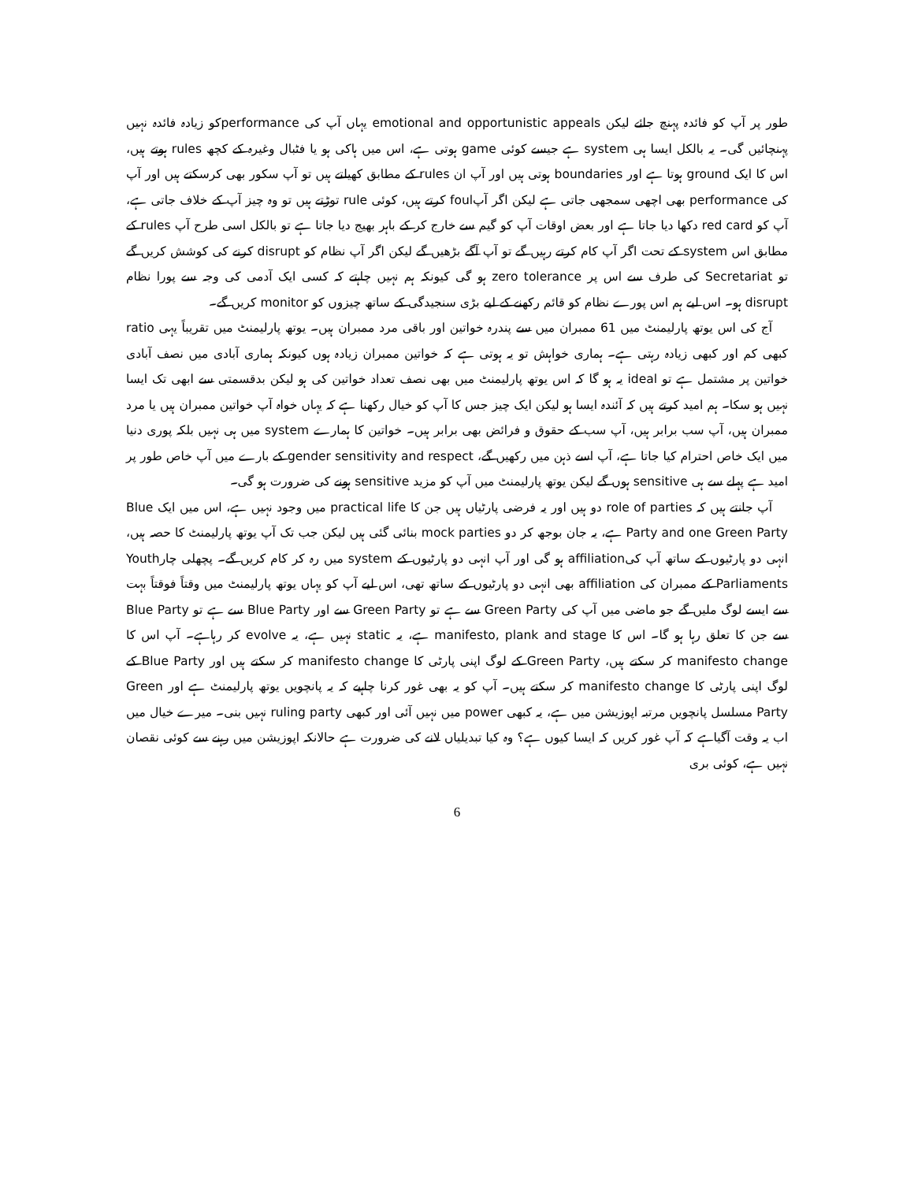طور پر آپ کو فائدہ پہنچ جائے لیکن emotional and opportunistic appeals یہاں آپ کی performanceکو زیادہ فائدہ نہیں پہنچائیں گی۔ یہ بالکل ایسا ہی system ہے جیسے کوئی game ہوتی ہے، اس میں ہاکی ہو یا فٹبال وغیرہ کے کچھ rules ہوتے ہیں، اس کا ایک ground ہوتا ہے اور boundaries ہوتی ہیں اور آپ ان rules کے مطابق کھیلتے ہیں تو آپ سکور بھی کرسکتے ہیں اور آپ کی performance بھی اچھی سمجھی جاتی ہے لیکن اگر آپfoul کرتے ہیں، کوئی rule توڑتے ہیں تو وہ چیز آپ کے خلاف جاتی ہے، آپ کو red card دکھا دیا جاتا ہے اور بعض اوقات آپ کو گیم سے خارج کر کے باہر بھیج دیا جاتا ہے تو بالکل اسی طرح آپ rules کے مطابق اس system کے تحت اگر آپ کام کرتے رہیں گے تو آپ آگے بڑھیں گے لیکن اگر آپ نظام کو disrupt کرنے کی کوشش کریں گے تو Secretariat کی طرف سے اس پر zero tolerance ہو گی کیونکہ ہم نہیں چاہتے کہ کسی ایک آدمی کی وجہ سے پورا نظام disrupt ہو۔ اس لیے ہم اس پورے نظام کو قائم رکھنے کے لیے بڑی سنجیدگی کے ساتھ چیزوں کو monitor کریں گے۔
آج کی اس یوتھ پارلیمنٹ میں 61 ممبران میں سے پندرہ خواتین اور باقی مرد ممبران ہیں۔ یوتھ پارلیمنٹ میں تقریباً یہی ratio کبھی کم اور کبھی زیادہ رہتی ہے۔ ہماری خواہش تو یہ ہوتی ہے کہ خواتین ممبران زیادہ ہوں کیونکہ ہماری آبادی میں نصف آبادی خواتین پر مشتمل ہے تو ideal یہ ہو گا کہ اس یوتھ پارلیمنٹ میں بھی نصف تعداد خواتین کی ہو لیکن بدقسمتی سے ابھی تک ایسا نہیں ہو سکا۔ ہم امید کرتے ہیں کہ آئندہ ایسا ہو لیکن ایک چیز جس کا آپ کو خیال رکھنا ہے کہ یہاں خواہ آپ خواتین ممبران ہیں یا مرد ممبران ہیں، آپ سب برابر ہیں، آپ سب کے حقوق و فرائض بھی برابر ہیں۔ خواتین کا ہمارے system میں ہی نہیں بلکہ پوری دنیا میں ایک خاص احترام کیا جاتا ہے، آپ اسے ذہن میں رکھیں گے، gender sensitivity and respect کے بارے میں آپ خاص طور پر امید ہے پہلے سے ہی sensitive ہوں گے لیکن یوتھ پارلیمنٹ میں آپ کو مزید sensitive ہونے کی ضرورت ہو گی۔
آپ جانتے ہیں کہ role of parties دو ہیں اور یہ فرضی پارٹیاں ہیں جن کا practical life میں وجود نہیں ہے، اس میں ایک Blue Party and one Green Party ہے، یہ جان بوجھ کر دو mock parties بنائی گئی ہیں لیکن جب تک آپ یوتھ پارلیمنٹ کا حصہ ہیں، انہی دو پارٹیوں کے ساتھ آپ کیaffiliation ہو گی اور آپ انہی دو پارٹیوں کے system میں رہ کر کام کریں گے۔ پچھلی چارYouth Parliaments کے ممبران کی affiliation بھی انہی دو پارٹیوں کے ساتھ تھی، اس لیے آپ کو یہاں یوتھ پارلیمنٹ میں وقتاً فوقتاً بہت سے ایسے لوگ ملیں گے جو ماضی میں آپ کی Green Party سے ہے تو Green Party سے اور Blue Party سے ہے تو Blue Party سے جن کا تعلق رہا ہو گا۔ اس کا manifesto, plank and stage ہے، یہ static نہیں ہے، یہ evolve کر رہاہے۔ آپ اس کا manifesto change کر سکتے ہیں، Green Party کے لوگ اپنی پارٹی کا manifesto change کر سکتے ہیں اور Blue Party کے لوگ اپنی پارٹی کا manifesto change کر سکتے ہیں۔ آپ کو یہ بھی غور کرنا چاہیے کہ یہ پانچویں یوتھ پارلیمنٹ ہے اور Green Party مسلسل پانچویں مرتبہ اپوزیشن میں ہے، یہ کبھی power میں نہیں آئی اور کبھی ruling party نہیں بنی۔ میرے خیال میں اب یہ وقت آگیاہے کہ آپ غور کریں کہ ایسا کیوں ہے؟ وہ کیا تبدیلیاں لانے کی ضرورت ہے حالانکہ اپوزیشن میں رہنے سے کوئی نقصان نہیں ہے، کوئی بری
6